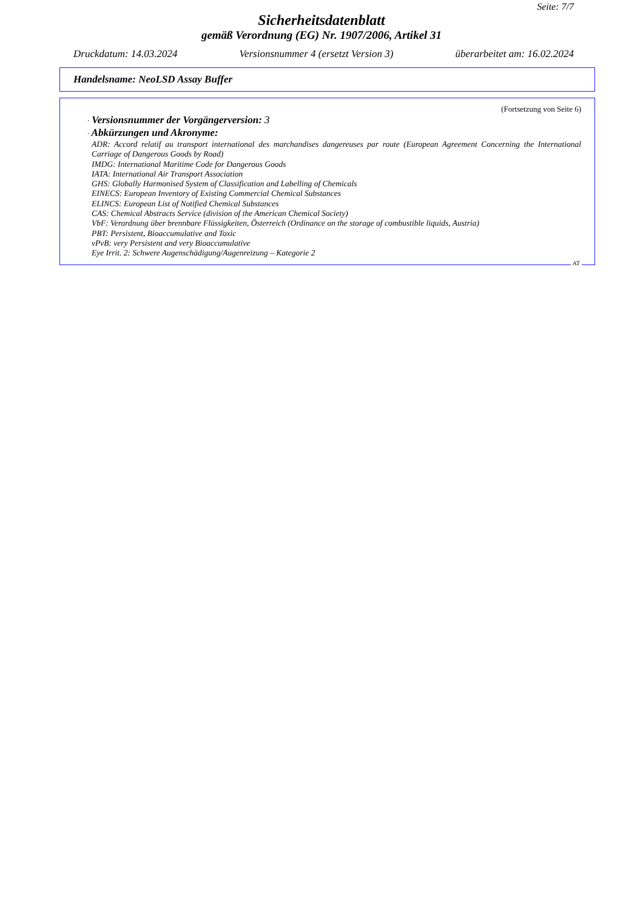Seite: 7/7
Sicherheitsdatenblatt
gemäß Verordnung (EG) Nr. 1907/2006, Artikel 31
Druckdatum: 14.03.2024 Versionsnummer 4 (ersetzt Version 3) überarbeitet am: 16.02.2024
Handelsname: NeoLSD Assay Buffer
(Fortsetzung von Seite 6)
· Versionsnummer der Vorgängerversion: 3
· Abkürzungen und Akronyme:
ADR: Accord relatif au transport international des marchandises dangereuses par route (European Agreement Concerning the International Carriage of Dangerous Goods by Road)
IMDG: International Maritime Code for Dangerous Goods
IATA: International Air Transport Association
GHS: Globally Harmonised System of Classification and Labelling of Chemicals
EINECS: European Inventory of Existing Commercial Chemical Substances
ELINCS: European List of Notified Chemical Substances
CAS: Chemical Abstracts Service (division of the American Chemical Society)
VbF: Verordnung über brennbare Flüssigkeiten, Österreich (Ordinance on the storage of combustible liquids, Austria)
PBT: Persistent, Bioaccumulative and Toxic
vPvB: very Persistent and very Bioaccumulative
Eye Irrit. 2: Schwere Augenschädigung/Augenreizung – Kategorie 2
AT